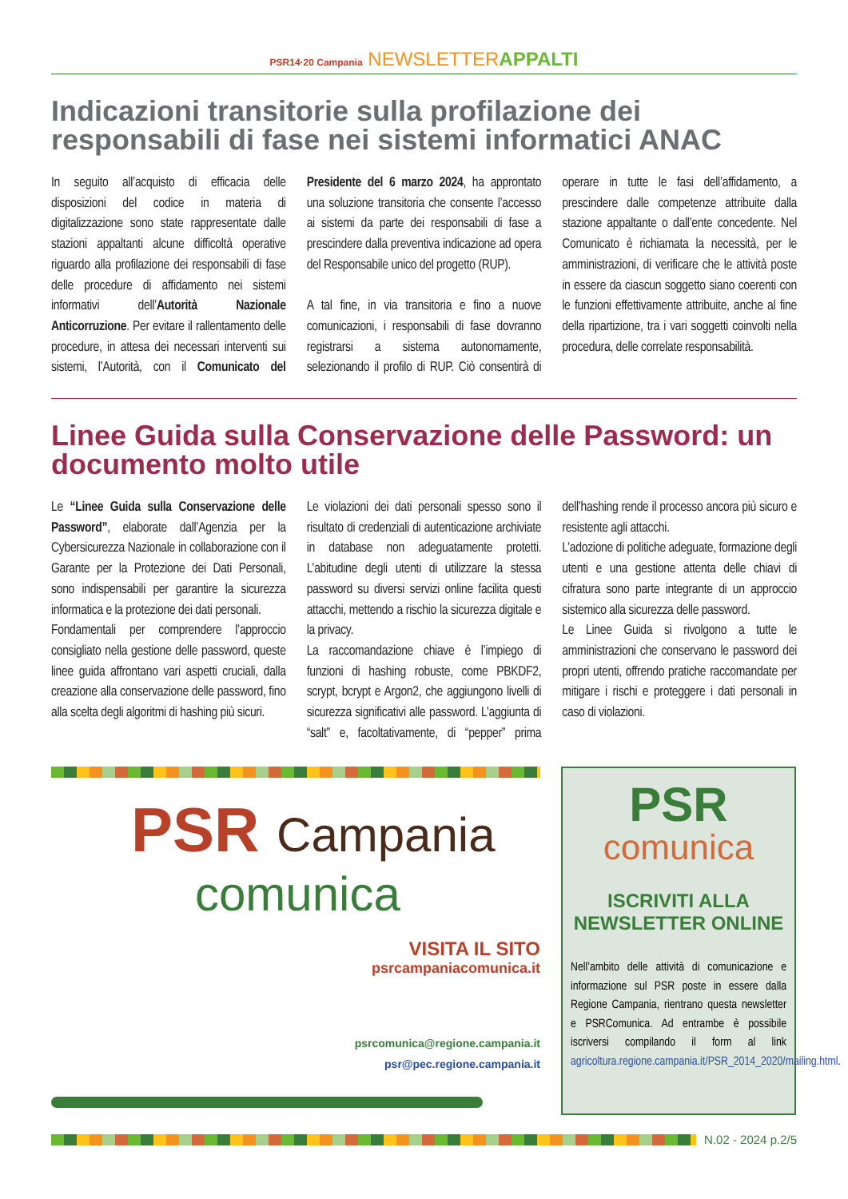PSR14·20 Campania NEWSLETTER APPALTI
Indicazioni transitorie sulla profilazione dei responsabili di fase nei sistemi informatici ANAC
In seguito all’acquisto di efficacia delle disposizioni del codice in materia di digitalizzazione sono state rappresentate dalle stazioni appaltanti alcune difficoltà operative riguardo alla profilazione dei responsabili di fase delle procedure di affidamento nei sistemi informativi dell’Autorità Nazionale Anticorruzione. Per evitare il rallentamento delle procedure, in attesa dei necessari interventi sui sistemi, l’Autorità, con il Comunicato del Presidente del 6 marzo 2024, ha approntato una soluzione transitoria che consente l’accesso ai sistemi da parte dei responsabili di fase a prescindere dalla preventiva indicazione ad opera del Responsabile unico del progetto (RUP).
A tal fine, in via transitoria e fino a nuove comunicazioni, i responsabili di fase dovranno registrarsi a sistema autonomamente, selezionando il profilo di RUP. Ciò consentirà di operare in tutte le fasi dell’affidamento, a prescindere dalle competenze attribuite dalla stazione appaltante o dall’ente concedente. Nel Comunicato è richiamata la necessità, per le amministrazioni, di verificare che le attività poste in essere da ciascun soggetto siano coerenti con le funzioni effettivamente attribuite, anche al fine della ripartizione, tra i vari soggetti coinvolti nella procedura, delle correlate responsabilità.
Linee Guida sulla Conservazione delle Password: un documento molto utile
Le “Linee Guida sulla Conservazione delle Password”, elaborate dall’Agenzia per la Cybersicurezza Nazionale in collaborazione con il Garante per la Protezione dei Dati Personali, sono indispensabili per garantire la sicurezza informatica e la protezione dei dati personali.
Fondamentali per comprendere l’approccio consigliato nella gestione delle password, queste linee guida affrontano vari aspetti cruciali, dalla creazione alla conservazione delle password, fino alla scelta degli algoritmi di hashing più sicuri.
Le violazioni dei dati personali spesso sono il risultato di credenziali di autenticazione archiviate in database non adeguatamente protetti. L’abitudine degli utenti di utilizzare la stessa password su diversi servizi online facilita questi attacchi, mettendo a rischio la sicurezza digitale e la privacy.
La raccomandazione chiave è l’impiego di funzioni di hashing robuste, come PBKDF2, scrypt, bcrypt e Argon2, che aggiungono livelli di sicurezza significativi alle password. L’aggiunta di “salt” e, facoltativamente, di “pepper” prima dell’hashing rende il processo ancora più sicuro e resistente agli attacchi.
L’adozione di politiche adeguate, formazione degli utenti e una gestione attenta delle chiavi di cifratura sono parte integrante di un approccio sistemico alla sicurezza delle password.
Le Linee Guida si rivolgono a tutte le amministrazioni che conservano le password dei propri utenti, offrendo pratiche raccomandate per mitigare i rischi e proteggere i dati personali in caso di violazioni.
PSR Campania
comunica
VISITA IL SITO
psrcampaniacomunica.it
psrcomunica@regione.campania.it
psr@pec.regione.campania.it
PSR
comunica
ISCRIVITI ALLA NEWSLETTER ONLINE
Nell’ambito delle attività di comunicazione e informazione sul PSR poste in essere dalla Regione Campania, rientrano questa newsletter e PSRComunica. Ad entrambe è possibile iscriversi compilando il form al link agricoltura.regione.campania.it/PSR_2014_2020/mailing.html.
N.02 - 2024 p.2/5